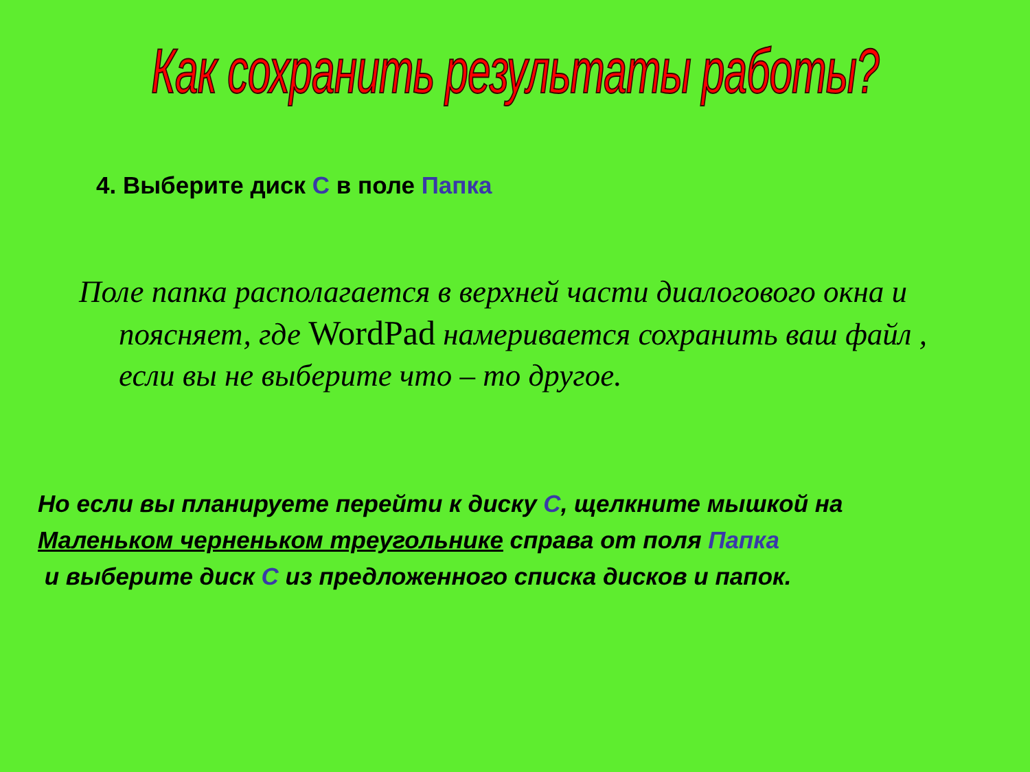Как сохранить результаты работы?
4. Выберите диск С в поле Папка
Поле папка располагается в верхней части диалогового окна и поясняет, где WordPad намеривается сохранить ваш файл , если вы не выберите что – то другое.
Но если вы планируете перейти к диску С, щелкните мышкой на
Маленьком черненьком треугольнике справа от поля Папка
и выберите диск С из предложенного списка дисков и папок.